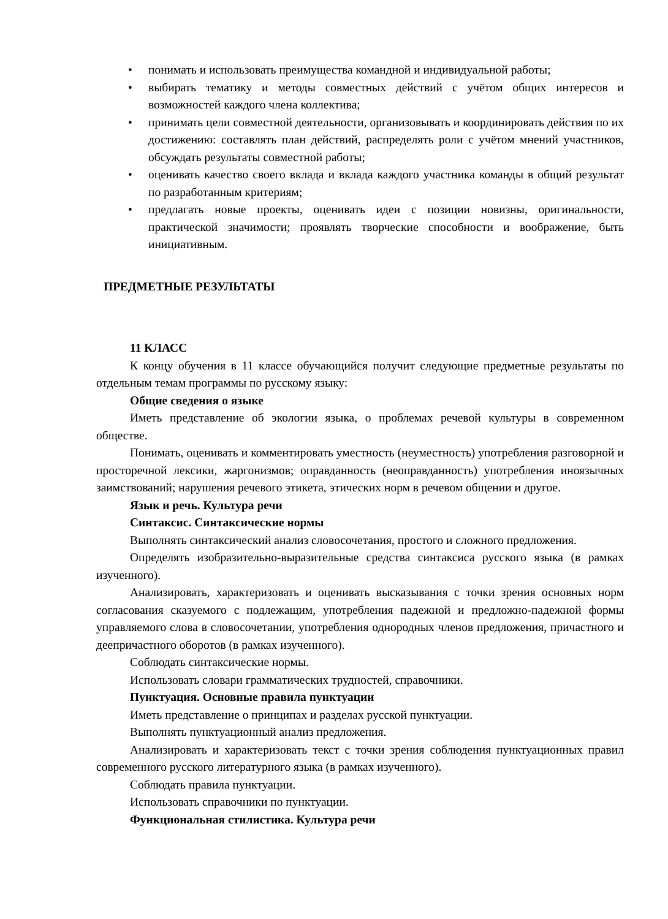• понимать и использовать преимущества командной и индивидуальной работы;
• выбирать тематику и методы совместных действий с учётом общих интересов и возможностей каждого члена коллектива;
• принимать цели совместной деятельности, организовывать и координировать действия по их достижению: составлять план действий, распределять роли с учётом мнений участников, обсуждать результаты совместной работы;
• оценивать качество своего вклада и вклада каждого участника команды в общий результат по разработанным критериям;
• предлагать новые проекты, оценивать идеи с позиции новизны, оригинальности, практической значимости; проявлять творческие способности и воображение, быть инициативным.
ПРЕДМЕТНЫЕ РЕЗУЛЬТАТЫ
11 КЛАСС
К концу обучения в 11 классе обучающийся получит следующие предметные результаты по отдельным темам программы по русскому языку:
Общие сведения о языке
Иметь представление об экологии языка, о проблемах речевой культуры в современном обществе.
Понимать, оценивать и комментировать уместность (неуместность) употребления разговорной и просторечной лексики, жаргонизмов; оправданность (неоправданность) употребления иноязычных заимствований; нарушения речевого этикета, этических норм в речевом общении и другое.
Язык и речь. Культура речи
Синтаксис. Синтаксические нормы
Выполнять синтаксический анализ словосочетания, простого и сложного предложения.
Определять изобразительно-выразительные средства синтаксиса русского языка (в рамках изученного).
Анализировать, характеризовать и оценивать высказывания с точки зрения основных норм согласования сказуемого с подлежащим, употребления падежной и предложно-падежной формы управляемого слова в словосочетании, употребления однородных членов предложения, причастного и деепричастного оборотов (в рамках изученного).
Соблюдать синтаксические нормы.
Использовать словари грамматических трудностей, справочники.
Пунктуация. Основные правила пунктуации
Иметь представление о принципах и разделах русской пунктуации.
Выполнять пунктуационный анализ предложения.
Анализировать и характеризовать текст с точки зрения соблюдения пунктуационных правил современного русского литературного языка (в рамках изученного).
Соблюдать правила пунктуации.
Использовать справочники по пунктуации.
Функциональная стилистика. Культура речи